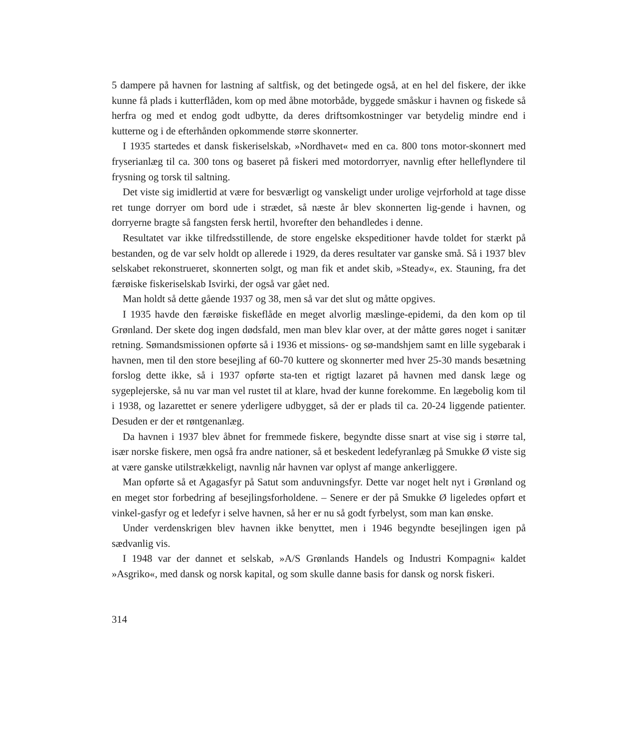5 dampere på havnen for lastning af saltfisk, og det betingede også, at en hel del fiskere, der ikke kunne få plads i kutterflåden, kom op med åbne motorbåde, byggede småskur i havnen og fiskede så herfra og med et endog godt udbytte, da deres driftsomkostninger var betydelig mindre end i kutterne og i de efterhånden opkommende større skonnerter.
I 1935 startedes et dansk fiskeriselskab, »Nordhavet« med en ca. 800 tons motor-skonnert med fryserianlæg til ca. 300 tons og baseret på fiskeri med motordorryer, navnlig efter helleflyndere til frysning og torsk til saltning.
Det viste sig imidlertid at være for besværligt og vanskeligt under urolige vejrforhold at tage disse ret tunge dorryer om bord ude i strædet, så næste år blev skonnerten lig-gende i havnen, og dorryerne bragte så fangsten fersk hertil, hvorefter den behandledes i denne.
Resultatet var ikke tilfredsstillende, de store engelske ekspeditioner havde toldet for stærkt på bestanden, og de var selv holdt op allerede i 1929, da deres resultater var ganske små. Så i 1937 blev selskabet rekonstrueret, skonnerten solgt, og man fik et andet skib, »Steady«, ex. Stauning, fra det færøiske fiskeriselskab Isvirki, der også var gået ned.
Man holdt så dette gående 1937 og 38, men så var det slut og måtte opgives.
I 1935 havde den færøiske fiskeflåde en meget alvorlig mæslinge-epidemi, da den kom op til Grønland. Der skete dog ingen dødsfald, men man blev klar over, at der måtte gøres noget i sanitær retning. Sømandsmissionen opførte så i 1936 et missions- og sø-mandshjem samt en lille sygebarak i havnen, men til den store besejling af 60-70 kuttere og skonnerter med hver 25-30 mands besætning forslog dette ikke, så i 1937 opførte sta-ten et rigtigt lazaret på havnen med dansk læge og sygeplejerske, så nu var man vel rustet til at klare, hvad der kunne forekomme. En lægebolig kom til i 1938, og lazarettet er senere yderligere udbygget, så der er plads til ca. 20-24 liggende patienter. Desuden er der et røntgenanlæg.
Da havnen i 1937 blev åbnet for fremmede fiskere, begyndte disse snart at vise sig i større tal, især norske fiskere, men også fra andre nationer, så et beskedent ledefyranlæg på Smukke Ø viste sig at være ganske utilstrækkeligt, navnlig når havnen var oplyst af mange ankerliggere.
Man opførte så et Agagasfyr på Satut som anduvningsfyr. Dette var noget helt nyt i Grønland og en meget stor forbedring af besejlingsforholdene. – Senere er der på Smukke Ø ligeledes opført et vinkel-gasfyr og et ledefyr i selve havnen, så her er nu så godt fyrbelyst, som man kan ønske.
Under verdenskrigen blev havnen ikke benyttet, men i 1946 begyndte besejlingen igen på sædvanlig vis.
I 1948 var der dannet et selskab, »A/S Grønlands Handels og Industri Kompagni« kaldet »Asgriko«, med dansk og norsk kapital, og som skulle danne basis for dansk og norsk fiskeri.
314